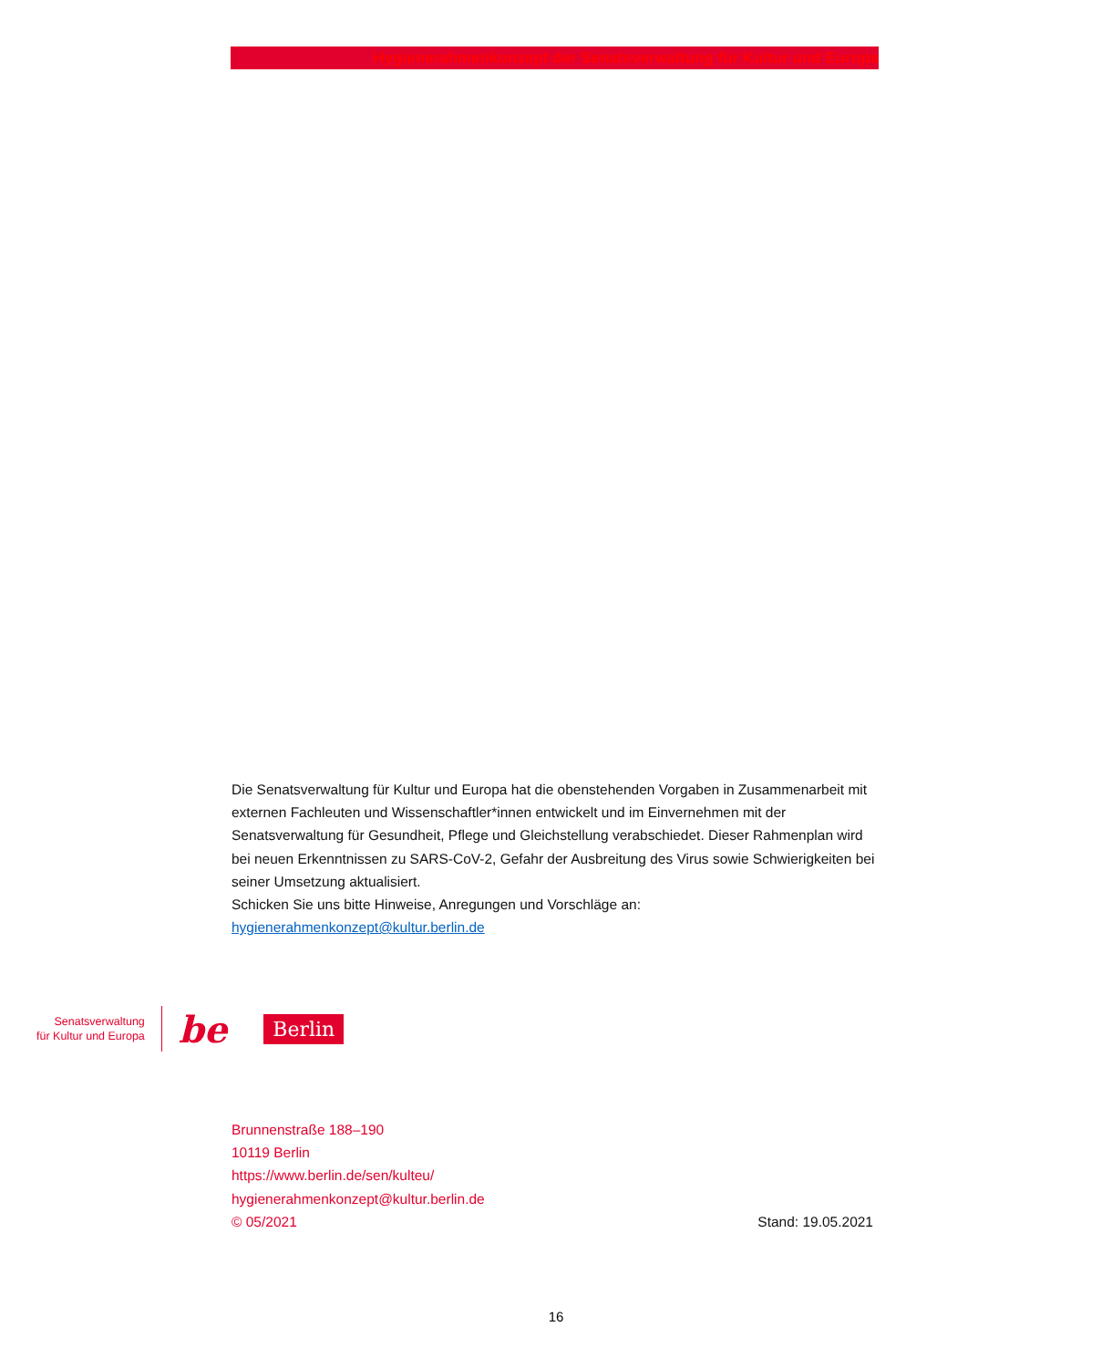Hygienerahmenkonzept der Senatsverwaltung für Kultur und Europa
Die Senatsverwaltung für Kultur und Europa hat die obenstehenden Vorgaben in Zusammenarbeit mit externen Fachleuten und Wissenschaftler*innen entwickelt und im Einvernehmen mit der Senatsverwaltung für Gesundheit, Pflege und Gleichstellung verabschiedet. Dieser Rahmenplan wird bei neuen Erkenntnissen zu SARS-CoV-2, Gefahr der Ausbreitung des Virus sowie Schwierigkeiten bei seiner Umsetzung aktualisiert.
Schicken Sie uns bitte Hinweise, Anregungen und Vorschläge an:
hygienerahmenkonzept@kultur.berlin.de
Senatsverwaltung
für Kultur und Europa
be Berlin
Brunnenstraße 188–190
10119 Berlin
https://www.berlin.de/sen/kulteu/
hygienerahmenkonzept@kultur.berlin.de
© 05/2021 Stand: 19.05.2021
16